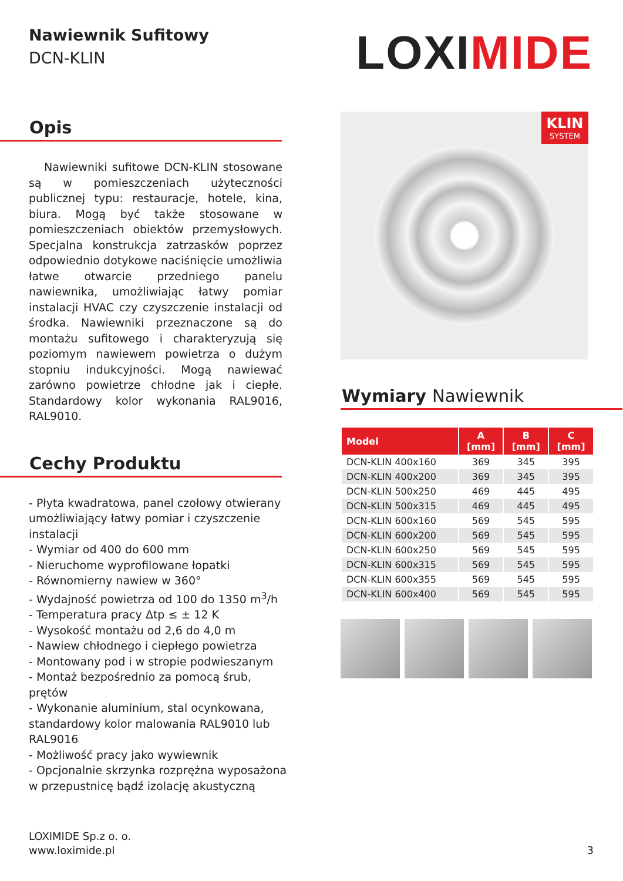Nawiewnik Sufitowy
DCN-KLIN
LOXIMIDE
Opis
Nawiewniki sufitowe DCN-KLIN stosowane są w pomieszczeniach użyteczności publicznej typu: restauracje, hotele, kina, biura. Mogą być także stosowane w pomieszczeniach obiektów przemysłowych. Specjalna konstrukcja zatrzasków poprzez odpowiednio dotykowe naciśnięcie umożliwia łatwe otwarcie przedniego panelu nawiewnika, umożliwiając łatwy pomiar instalacji HVAC czy czyszczenie instalacji od środka. Nawiewniki przeznaczone są do montażu sufitowego i charakteryzują się poziomym nawiewem powietrza o dużym stopniu indukcyjności. Mogą nawiewać zarówno powietrze chłodne jak i ciepłe. Standardowy kolor wykonania RAL9016, RAL9010.
Cechy Produktu
- Płyta kwadratowa, panel czołowy otwierany umożliwiający łatwy pomiar i czyszczenie instalacji
- Wymiar od 400 do 600 mm
- Nieruchome wyprofilowane łopatki
- Równomierny nawiew w 360°
- Wydajność powietrza od 100 do 1350 m<sup>3</sup>/h
- Temperatura pracy Δtp ≤ ± 12 K
- Wysokość montażu od 2,6 do 4,0 m
- Nawiew chłodnego i ciepłego powietrza
- Montowany pod i w stropie podwieszanym
- Montaż bezpośrednio za pomocą śrub, prętów
- Wykonanie aluminium, stal ocynkowana, standardowy kolor malowania RAL9010 lub RAL9016
- Możliwość pracy jako wywiewnik
- Opcjonalnie skrzynka rozprężna wyposażona w przepustnicę bądź izolację akustyczną
KLIN
SYSTEM
Wymiary Nawiewnik
| Model | A [mm] | B [mm] | C [mm] |
| --- | --- | --- | --- |
| DCN-KLIN 400x160 | 369 | 345 | 395 |
| DCN-KLIN 400x200 | 369 | 345 | 395 |
| DCN-KLIN 500x250 | 469 | 445 | 495 |
| DCN-KLIN 500x315 | 469 | 445 | 495 |
| DCN-KLIN 600x160 | 569 | 545 | 595 |
| DCN-KLIN 600x200 | 569 | 545 | 595 |
| DCN-KLIN 600x250 | 569 | 545 | 595 |
| DCN-KLIN 600x315 | 569 | 545 | 595 |
| DCN-KLIN 600x355 | 569 | 545 | 595 |
| DCN-KLIN 600x400 | 569 | 545 | 595 |
LOXIMIDE Sp.z o. o.
www.loximide.pl
3